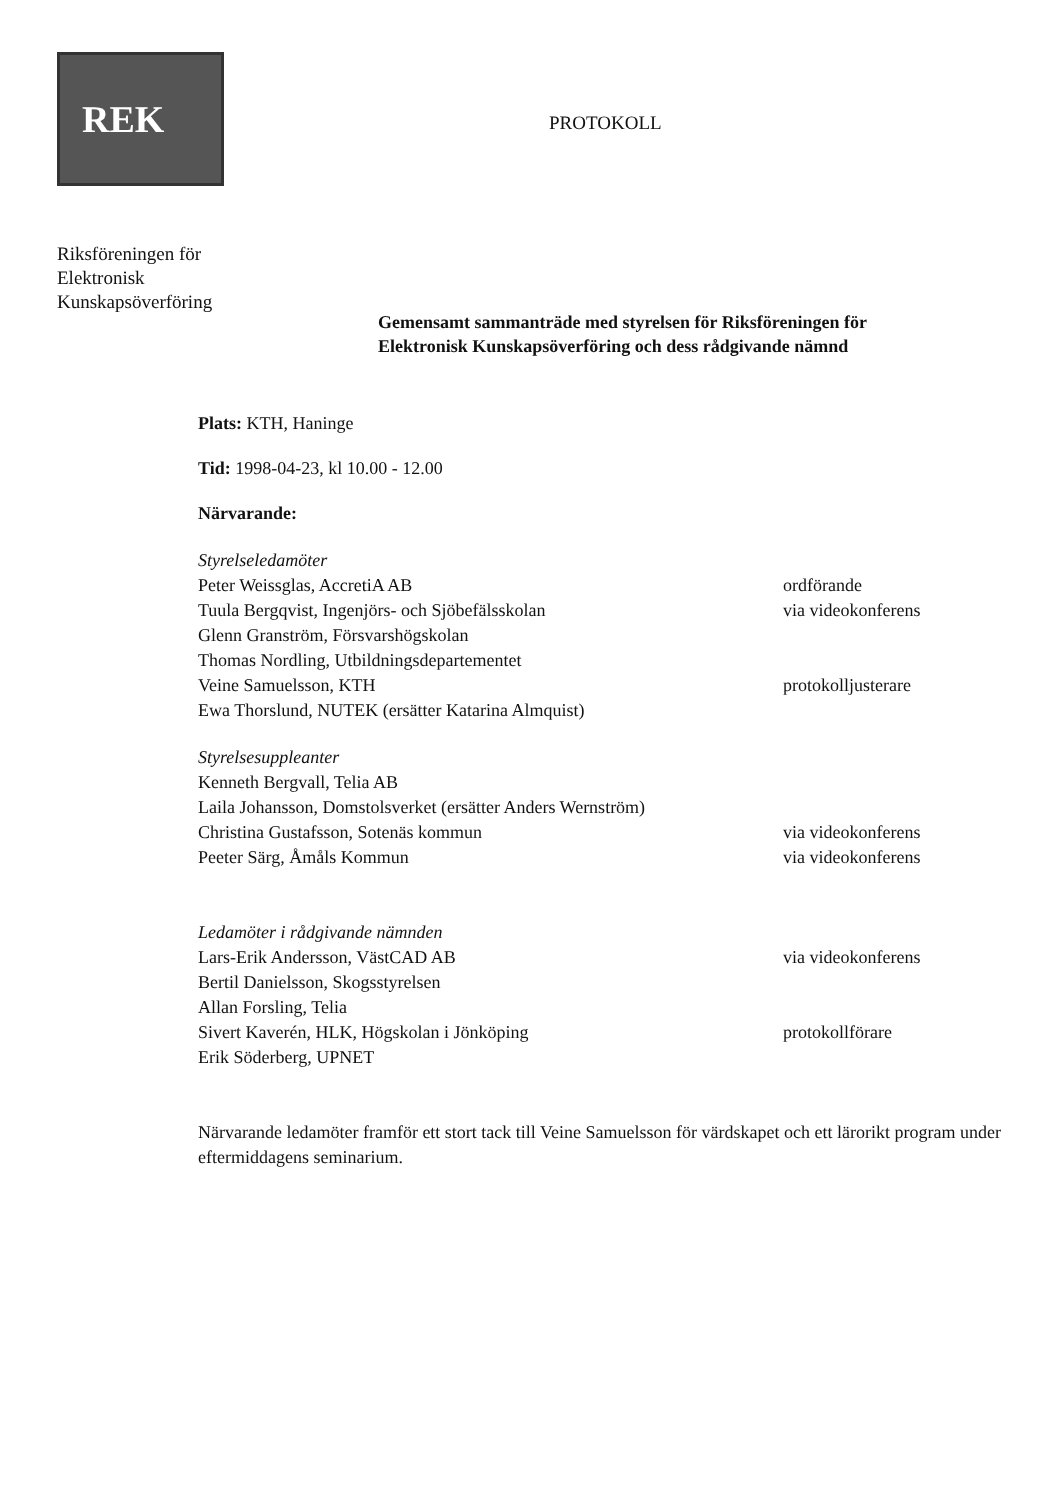REK
Riksföreningen för
Elektronisk
Kunskapsöverföring
PROTOKOLL
Gemensamt sammanträde med styrelsen för Riksföreningen för
Elektronisk Kunskapsöverföring och dess rådgivande nämnd
Plats: KTH, Haninge
Tid: 1998-04-23, kl 10.00 - 12.00
Närvarande:
Styrelseledamöter
Peter Weissglas, AccretiA AB ordförande
Tuula Bergqvist, Ingenjörs- och Sjöbefälsskolan via videokonferens
Glenn Granström, Försvarshögskolan
Thomas Nordling, Utbildningsdepartementet
Veine Samuelsson, KTH protokolljusterare
Ewa Thorslund, NUTEK (ersätter Katarina Almquist)
Styrelsesuppleanter
Kenneth Bergvall, Telia AB
Laila Johansson, Domstolsverket (ersätter Anders Wernström)
Christina Gustafsson, Sotenäs kommun via videokonferens
Peeter Särg, Åmåls Kommun via videokonferens
Ledamöter i rådgivande nämnden
Lars-Erik Andersson, VästCAD AB via videokonferens
Bertil Danielsson, Skogsstyrelsen
Allan Forsling, Telia
Sivert Kaverén, HLK, Högskolan i Jönköping protokollförare
Erik Söderberg, UPNET
Närvarande ledamöter framför ett stort tack till Veine Samuelsson för värdskapet och ett lärorikt program under eftermiddagens seminarium.